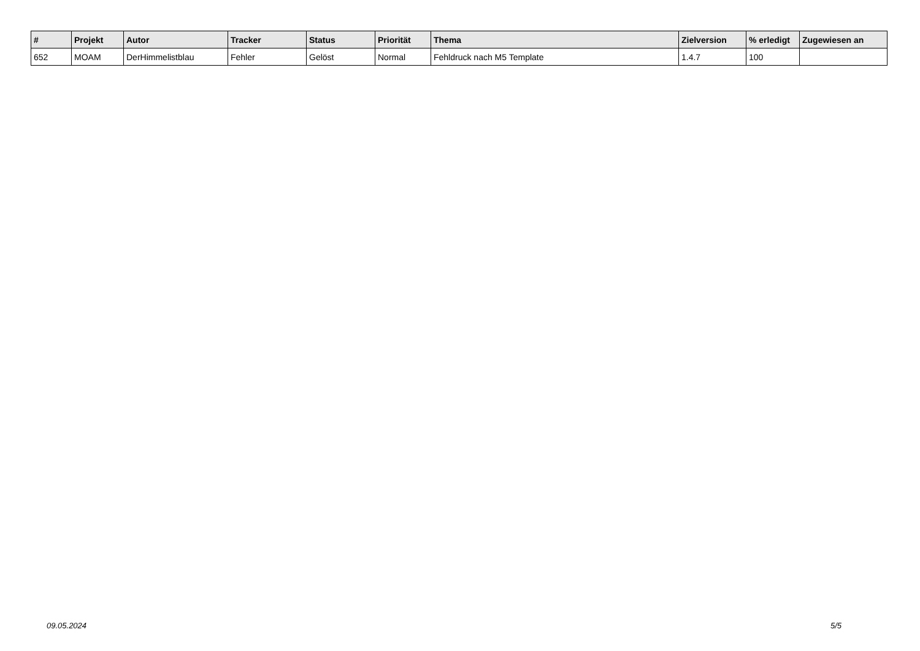| # | Projekt | Autor | Tracker | Status | Priorität | Thema | Zielversion | % erledigt | Zugewiesen an |
| --- | --- | --- | --- | --- | --- | --- | --- | --- | --- |
| 652 | MOAM | DerHimmelistblau | Fehler | Gelöst | Normal | Fehldruck nach M5 Template | 1.4.7 | 100 | |
09.05.2024 5/5